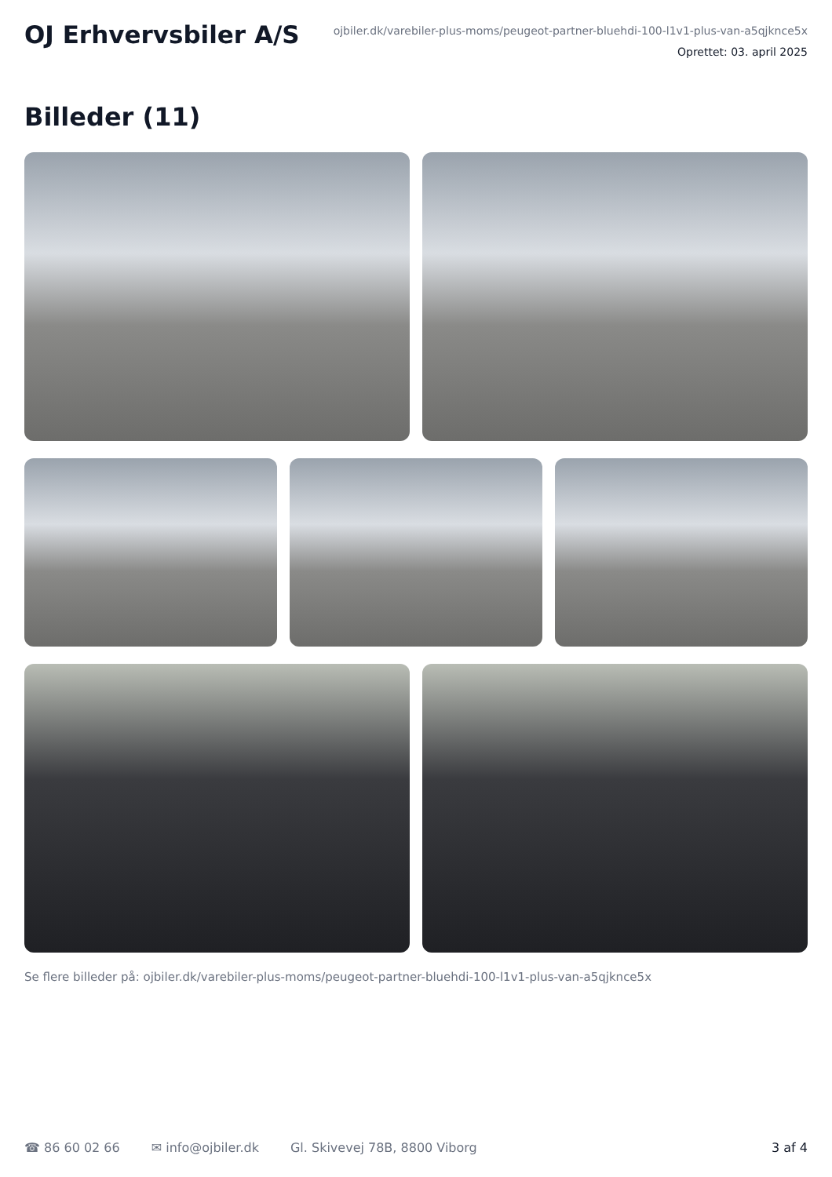OJ Erhvervsbiler A/S
ojbiler.dk/varebiler-plus-moms/peugeot-partner-bluehdi-100-l1v1-plus-van-a5qjknce5x
Oprettet: 03. april 2025
Billeder (11)
Se flere billeder på: ojbiler.dk/varebiler-plus-moms/peugeot-partner-bluehdi-100-l1v1-plus-van-a5qjknce5x
☎ 86 60 02 66 ✉ info@ojbiler.dk Gl. Skivevej 78B, 8800 Viborg 3 af 4